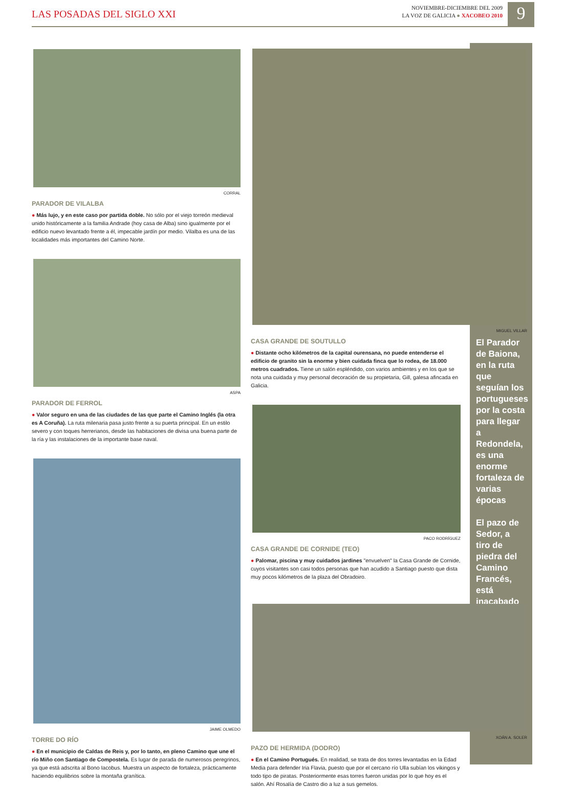LAS POSADAS DEL SIGLO XXI
NOVIEMBRE-DICIEMBRE DEL 2009
LA VOZ DE GALICIA ● XACOBEO 2010
9
El Parador de Baiona, en la ruta que seguían los portugueses por la costa para llegar a Redondela, es una enorme fortaleza de varias épocas
El pazo de Sedor, a tiro de piedra del Camino Francés, está inacabado
CORRAL
PARADOR DE VILALBA
● Más lujo, y en este caso por partida doble. No sólo por el viejo torreón medieval unido históricamente a la familia Andrade (hoy casa de Alba) sino igualmente por el edificio nuevo levantado frente a él, impecable jardín por medio. Vilalba es una de las localidades más importantes del Camino Norte.
ASPA
PARADOR DE FERROL
● Valor seguro en una de las ciudades de las que parte el Camino Inglés (la otra es A Coruña). La ruta milenaria pasa justo frente a su puerta principal. En un estilo severo y con toques herrerianos, desde las habitaciones de divisa una buena parte de la ría y las instalaciones de la importante base naval.
JAIME OLMEDO
TORRE DO RÍO
● En el municipio de Caldas de Reis y, por lo tanto, en pleno Camino que une el río Miño con Santiago de Compostela. Es lugar de parada de numerosos peregrinos, ya que está adscrita al Bono Iacobus. Muestra un aspecto de fortaleza, prácticamente haciendo equilibrios sobre la montaña granítica.
MIGUEL VILLAR
CASA GRANDE DE SOUTULLO
● Distante ocho kilómetros de la capital ourensana, no puede entenderse el edificio de granito sin la enorme y bien cuidada finca que lo rodea, de 18.000 metros cuadrados. Tiene un salón espléndido, con varios ambientes y en los que se nota una cuidada y muy personal decoración de su propietaria, Gill, galesa afincada en Galicia.
PACO RODRÍGUEZ
CASA GRANDE DE CORNIDE (TEO)
● Palomar, piscina y muy cuidados jardines "envuelven" la Casa Grande de Cornide, cuyos visitantes son casi todos personas que han acudido a Santiago puesto que dista muy pocos kilómetros de la plaza del Obradoiro.
XOÁN A. SOLER
PAZO DE HERMIDA (DODRO)
● En el Camino Portugués. En realidad, se trata de dos torres levantadas en la Edad Media para defender Iria Flavia, puesto que por el cercano río Ulla subían los vikingos y todo tipo de piratas. Posteriormente esas torres fueron unidas por lo que hoy es el salón. Ahí Rosalía de Castro dio a luz a sus gemelos.